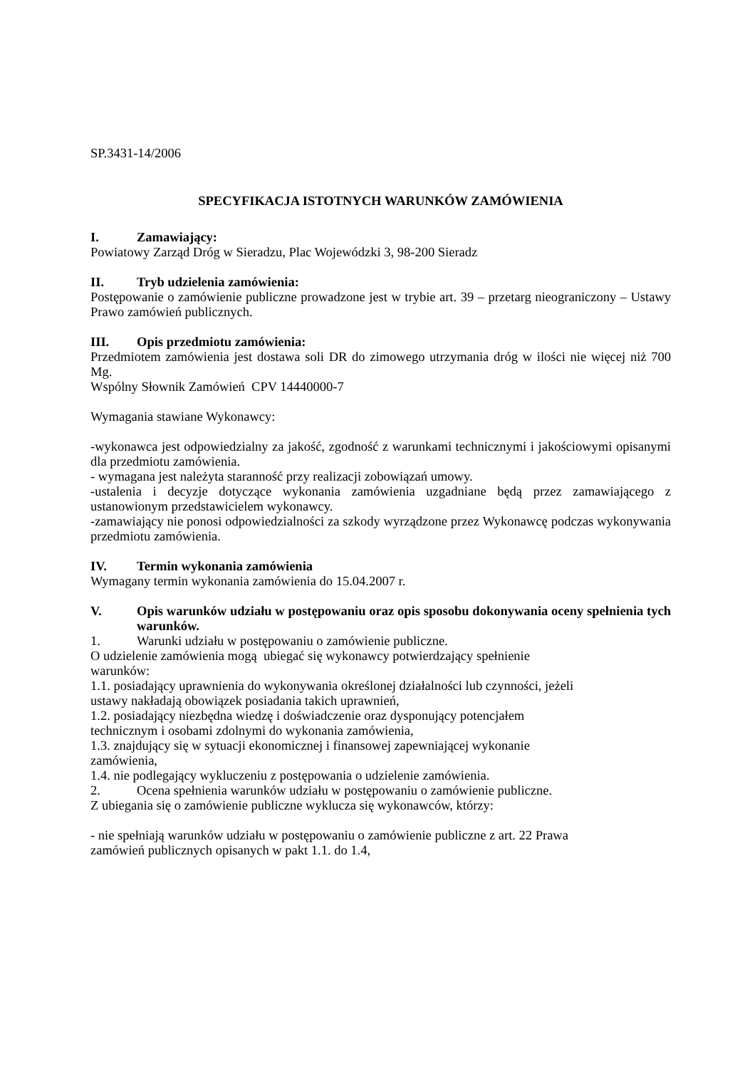SP.3431-14/2006
SPECYFIKACJA ISTOTNYCH WARUNKÓW ZAMÓWIENIA
I. Zamawiający:
Powiatowy Zarząd Dróg w Sieradzu, Plac Wojewódzki 3, 98-200 Sieradz
II. Tryb udzielenia zamówienia:
Postępowanie o zamówienie publiczne prowadzone jest w trybie art. 39 – przetarg nieograniczony – Ustawy Prawo zamówień publicznych.
III. Opis przedmiotu zamówienia:
Przedmiotem zamówienia jest dostawa soli DR do zimowego utrzymania dróg w ilości nie więcej niż 700 Mg.
Wspólny Słownik Zamówień CPV 14440000-7
Wymagania stawiane Wykonawcy:
-wykonawca jest odpowiedzialny za jakość, zgodność z warunkami technicznymi i jakościowymi opisanymi dla przedmiotu zamówienia.
- wymagana jest należyta staranność przy realizacji zobowiązań umowy.
-ustalenia i decyzje dotyczące wykonania zamówienia uzgadniane będą przez zamawiającego z ustanowionym przedstawicielem wykonawcy.
-zamawiający nie ponosi odpowiedzialności za szkody wyrządzone przez Wykonawcę podczas wykonywania przedmiotu zamówienia.
IV. Termin wykonania zamówienia
Wymagany termin wykonania zamówienia do 15.04.2007 r.
V. Opis warunków udziału w postępowaniu oraz opis sposobu dokonywania oceny spełnienia tych warunków.
1. Warunki udziału w postępowaniu o zamówienie publiczne.
O udzielenie zamówienia mogą ubiegać się wykonawcy potwierdzający spełnienie
warunków:
1.1. posiadający uprawnienia do wykonywania określonej działalności lub czynności, jeżeli
ustawy nakładają obowiązek posiadania takich uprawnień,
1.2. posiadający niezbędna wiedzę i doświadczenie oraz dysponujący potencjałem
technicznym i osobami zdolnymi do wykonania zamówienia,
1.3. znajdujący się w sytuacji ekonomicznej i finansowej zapewniającej wykonanie
zamówienia,
1.4. nie podlegający wykluczeniu z postępowania o udzielenie zamówienia.
2. Ocena spełnienia warunków udziału w postępowaniu o zamówienie publiczne.
Z ubiegania się o zamówienie publiczne wyklucza się wykonawców, którzy:
- nie spełniają warunków udziału w postępowaniu o zamówienie publiczne z art. 22 Prawa
zamówień publicznych opisanych w pakt 1.1. do 1.4,